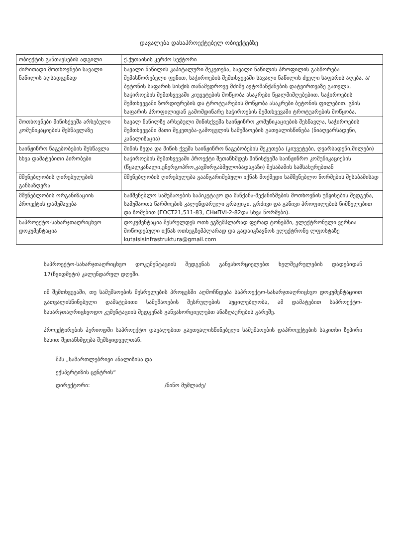დავალება დასაპროექტებელ ობიექტებზე
| ობიექტის განთავსების ადგილი | ქ.ქუთაისის კერძო სექტორი |
| ძირითადი მოთხოვნები სავალი ნაწილის აღსადგენად | სავალი ნაწილის კაპიტალური შეკეთება, სავალი ნაწილის პროფილის გასწორება შემასწორებელი ფენით, საჭიროების შემთხვევაში სავალი ნაწილის ძველი საფარის აღება. ა/ბეტონის საფარის სისქის თანამედროვე მძიმე ავტომანქანების დატვირთვაზე გათვლა, საჭიროების შემთხვევაში კიუვეტების მოწყობა ასაკრები წყალმიმღებებით. საჭიროების შემთხვევაში ზორდიურების და ტროტუარების მოწყობა ასაკრები ბეტონის ფილებით. გზის საფარის პროფილიდან გამომდინარე საჭიროების შემთხვევაში ტროტუარების მოწყობა. |
| მოთხოვნები მიწისქვეშა არსებული კომუნიკაციების შესწავლაზე | სავალ ნაწილზე არსებული მიწისქვეშა საინჟინრო კომუნიკაციების შესწავლა, საჭიროების შემთხვევაში მათი შეკეთება-გამოცვლის სამუშაოების გათვალისწინება (ნიაღვარსადენი, კანალიზაცია) |
| საინჟინრო ნაგებობების შესწავლა | მიწის ზედა და მიწის ქვეშა საინჟინრო ნაგებობების შეკეთება (კიუვეტები, ღვარსადენი,მილები) |
| სხვა დამატებითი პირობები | საჭიროების შემთხვევაში პროექტი შეთანხმდეს მიწისქვეშა საინჟინრო კომუნიკაციების (წყალკანალი,ენერგოპრო,კავშირგაბმულობადაგაზი) შესაბამის სამსახურებთან |
| მშენებლობის ღირებულების განსაზღვრა | მშენებლობის ღირებულება გაანგარიშებული იქნას მოქმედი სამშენებლო ნორმების შესაბამისად |
| მშენებლობის ორგანიზაციის პროექტის დამუშავება | სამშენებლო სამუშაოების საპიკეტაჟო და მანქანა-მექანიზმების მოთხოვნის უწყისების შედგენა, სამუშაოთა წარმოების კალენდარული გრაფიკი, გრძივი და განივი პროფილების ნიშნულებით და ზომებით (ГОСТ21,511-83, СНиПVI-2-82და სხვა ნორმები). |
| საპროექტო-სახარჯთაღრიცხვო დოკუმენტაცია | დოკუმენტაცია შესრულდეს ოთხ ეგზემპლარად ფერად ტონებში, ელექტრონული ვერსია მოწოდებული იქნას ოთხეგზემპლარად და გადაიგზავნოს ელექტრონუ ლფოსტაზე kutaisisinfrastruktura@gmail.com |
საპროექტო-სახარჯთაღრიცხვო დოკუმენტაციის შედგენას განვახორციელებთ ხელშეკრულების დადებიდან 17(ჩვიდმეტი) კალენდარულ დღეში.
იმ შემთხვევაში, თუ სამუშაოების შესრულების პროცესში აღმოჩნდება საპროექტო-სახარჯთაღრიცხვო დოკუმენტაციით გათვალისწინებული დამატებითი სამუშაოების შესრულების აუცილებლობა, ამ დამატებით საპროექტო-სახარჯთაღრიცხვოდო კუმენტაციის შედგენას განვახორციელებთ ანაზღაურების გარეშე.
პროექტირების პერიოდში საპროექტო დავალებით გაუთვალისწინებელი სამუშაოების დაპროექტების საკითხი ზეპირი სახით შეთანხმდება შემსყიდველთან.
შპს „სამართლებრივი ანალიზისა და
ექსპერტიზის ცენტრის“
დირექტორი: /ნინო მუმლაძე/